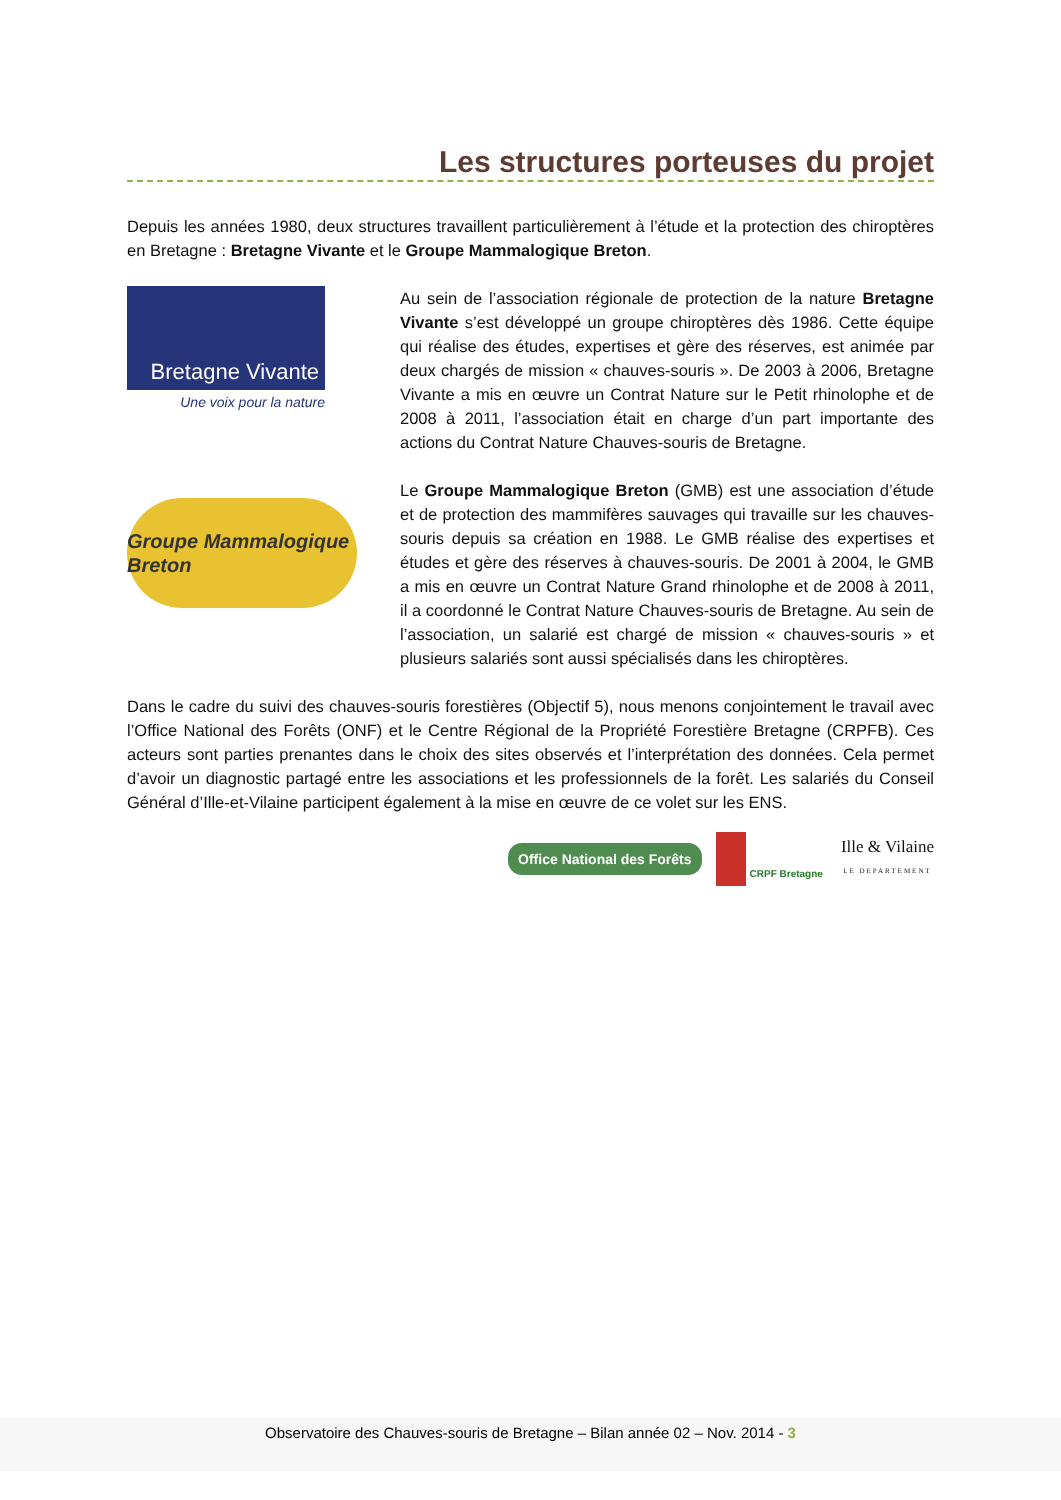Les structures porteuses du projet
Depuis les années 1980, deux structures travaillent particulièrement à l’étude et la protection des chiroptères en Bretagne : Bretagne Vivante et le Groupe Mammalogique Breton.
Bretagne Vivante
Une voix pour la nature
Au sein de l’association régionale de protection de la nature Bretagne Vivante s’est développé un groupe chiroptères dès 1986. Cette équipe qui réalise des études, expertises et gère des réserves, est animée par deux chargés de mission « chauves-souris ». De 2003 à 2006, Bretagne Vivante a mis en œuvre un Contrat Nature sur le Petit rhinolophe et de 2008 à 2011, l’association était en charge d’un part importante des actions du Contrat Nature Chauves-souris de Bretagne.
Groupe Mammalogique Breton
Le Groupe Mammalogique Breton (GMB) est une association d’étude et de protection des mammifères sauvages qui travaille sur les chauves-souris depuis sa création en 1988. Le GMB réalise des expertises et études et gère des réserves à chauves-souris. De 2001 à 2004, le GMB a mis en œuvre un Contrat Nature Grand rhinolophe et de 2008 à 2011, il a coordonné le Contrat Nature Chauves-souris de Bretagne. Au sein de l’association, un salarié est chargé de mission « chauves-souris » et plusieurs salariés sont aussi spécialisés dans les chiroptères.
Dans le cadre du suivi des chauves-souris forestières (Objectif 5), nous menons conjointement le travail avec l’Office National des Forêts (ONF) et le Centre Régional de la Propriété Forestière Bretagne (CRPFB). Ces acteurs sont parties prenantes dans le choix des sites observés et l’interprétation des données. Cela permet d’avoir un diagnostic partagé entre les associations et les professionnels de la forêt. Les salariés du Conseil Général d’Ille-et-Vilaine participent également à la mise en œuvre de ce volet sur les ENS.
Office National des Forêts
CRPF Bretagne
Ille & Vilaine
LE DEPARTEMENT
Observatoire des Chauves-souris de Bretagne – Bilan année 02 – Nov. 2014 - 3